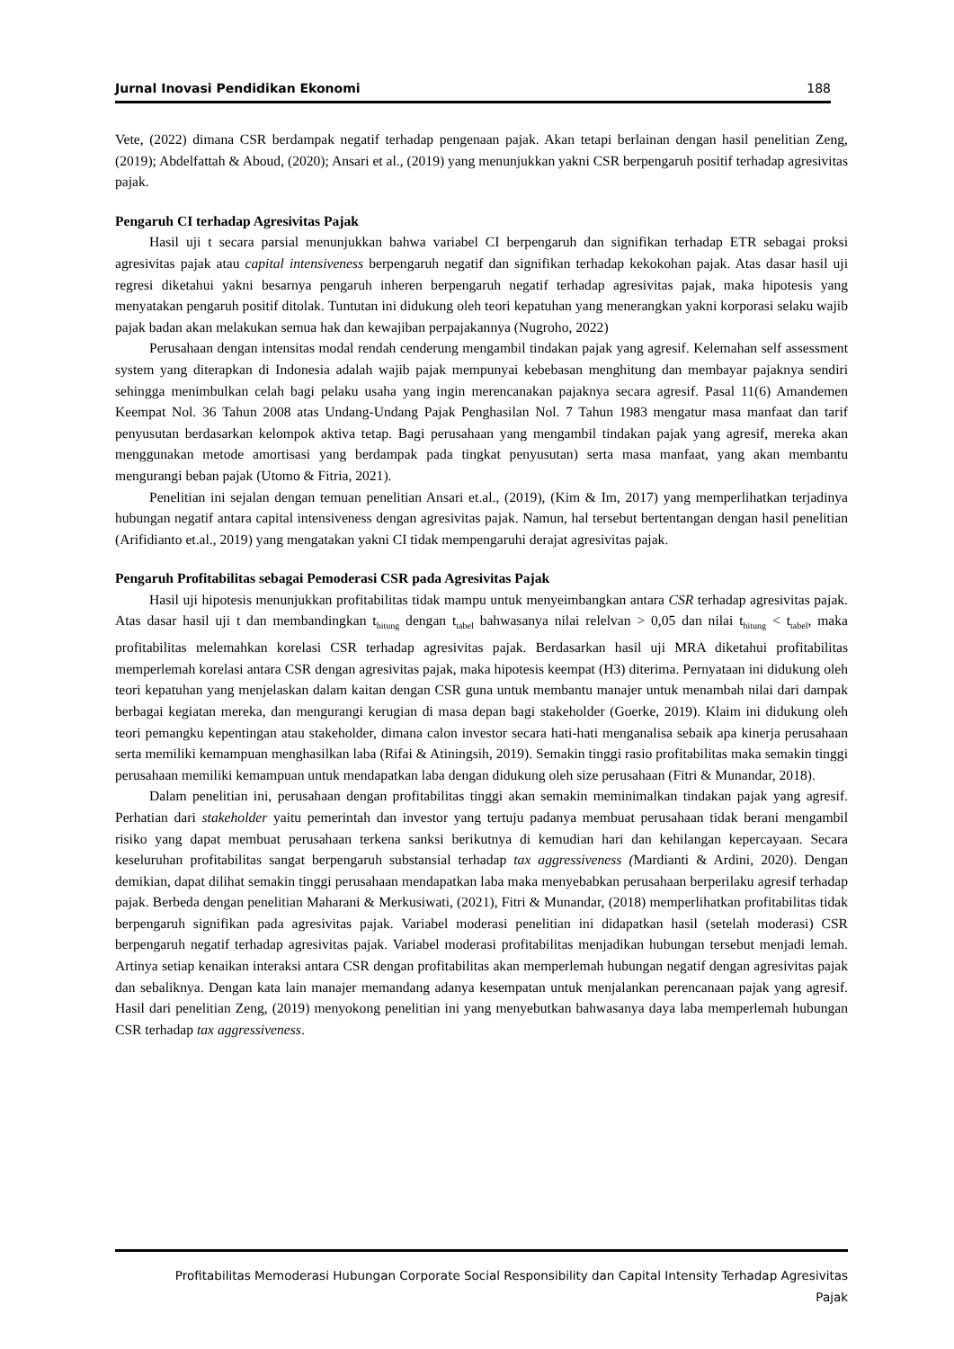Jurnal Inovasi Pendidikan Ekonomi 188
Vete, (2022) dimana CSR berdampak negatif terhadap pengenaan pajak. Akan tetapi berlainan dengan hasil penelitian Zeng, (2019); Abdelfattah & Aboud, (2020); Ansari et al., (2019) yang menunjukkan yakni CSR berpengaruh positif terhadap agresivitas pajak.
Pengaruh CI terhadap Agresivitas Pajak
Hasil uji t secara parsial menunjukkan bahwa variabel CI berpengaruh dan signifikan terhadap ETR sebagai proksi agresivitas pajak atau capital intensiveness berpengaruh negatif dan signifikan terhadap kekokohan pajak. Atas dasar hasil uji regresi diketahui yakni besarnya pengaruh inheren berpengaruh negatif terhadap agresivitas pajak, maka hipotesis yang menyatakan pengaruh positif ditolak. Tuntutan ini didukung oleh teori kepatuhan yang menerangkan yakni korporasi selaku wajib pajak badan akan melakukan semua hak dan kewajiban perpajakannya (Nugroho, 2022)
Perusahaan dengan intensitas modal rendah cenderung mengambil tindakan pajak yang agresif. Kelemahan self assessment system yang diterapkan di Indonesia adalah wajib pajak mempunyai kebebasan menghitung dan membayar pajaknya sendiri sehingga menimbulkan celah bagi pelaku usaha yang ingin merencanakan pajaknya secara agresif. Pasal 11(6) Amandemen Keempat Nol. 36 Tahun 2008 atas Undang-Undang Pajak Penghasilan Nol. 7 Tahun 1983 mengatur masa manfaat dan tarif penyusutan berdasarkan kelompok aktiva tetap. Bagi perusahaan yang mengambil tindakan pajak yang agresif, mereka akan menggunakan metode amortisasi yang berdampak pada tingkat penyusutan) serta masa manfaat, yang akan membantu mengurangi beban pajak (Utomo & Fitria, 2021).
Penelitian ini sejalan dengan temuan penelitian Ansari et.al., (2019), (Kim & Im, 2017) yang memperlihatkan terjadinya hubungan negatif antara capital intensiveness dengan agresivitas pajak. Namun, hal tersebut bertentangan dengan hasil penelitian (Arifidianto et.al., 2019) yang mengatakan yakni CI tidak mempengaruhi derajat agresivitas pajak.
Pengaruh Profitabilitas sebagai Pemoderasi CSR pada Agresivitas Pajak
Hasil uji hipotesis menunjukkan profitabilitas tidak mampu untuk menyeimbangkan antara CSR terhadap agresivitas pajak. Atas dasar hasil uji t dan membandingkan t<sub>hitung</sub> dengan t<sub>tabel</sub> bahwasanya nilai relelvan > 0,05 dan nilai t<sub>hitung</sub> < t<sub>tabel</sub>, maka profitabilitas melemahkan korelasi CSR terhadap agresivitas pajak. Berdasarkan hasil uji MRA diketahui profitabilitas memperlemah korelasi antara CSR dengan agresivitas pajak, maka hipotesis keempat (H3) diterima. Pernyataan ini didukung oleh teori kepatuhan yang menjelaskan dalam kaitan dengan CSR guna untuk membantu manajer untuk menambah nilai dari dampak berbagai kegiatan mereka, dan mengurangi kerugian di masa depan bagi stakeholder (Goerke, 2019). Klaim ini didukung oleh teori pemangku kepentingan atau stakeholder, dimana calon investor secara hati-hati menganalisa sebaik apa kinerja perusahaan serta memiliki kemampuan menghasilkan laba (Rifai & Atiningsih, 2019). Semakin tinggi rasio profitabilitas maka semakin tinggi perusahaan memiliki kemampuan untuk mendapatkan laba dengan didukung oleh size perusahaan (Fitri & Munandar, 2018).
Dalam penelitian ini, perusahaan dengan profitabilitas tinggi akan semakin meminimalkan tindakan pajak yang agresif. Perhatian dari stakeholder yaitu pemerintah dan investor yang tertuju padanya membuat perusahaan tidak berani mengambil risiko yang dapat membuat perusahaan terkena sanksi berikutnya di kemudian hari dan kehilangan kepercayaan. Secara keseluruhan profitabilitas sangat berpengaruh substansial terhadap tax aggressiveness (Mardianti & Ardini, 2020). Dengan demikian, dapat dilihat semakin tinggi perusahaan mendapatkan laba maka menyebabkan perusahaan berperilaku agresif terhadap pajak. Berbeda dengan penelitian Maharani & Merkusiwati, (2021), Fitri & Munandar, (2018) memperlihatkan profitabilitas tidak berpengaruh signifikan pada agresivitas pajak. Variabel moderasi penelitian ini didapatkan hasil (setelah moderasi) CSR berpengaruh negatif terhadap agresivitas pajak. Variabel moderasi profitabilitas menjadikan hubungan tersebut menjadi lemah. Artinya setiap kenaikan interaksi antara CSR dengan profitabilitas akan memperlemah hubungan negatif dengan agresivitas pajak dan sebaliknya. Dengan kata lain manajer memandang adanya kesempatan untuk menjalankan perencanaan pajak yang agresif. Hasil dari penelitian Zeng, (2019) menyokong penelitian ini yang menyebutkan bahwasanya daya laba memperlemah hubungan CSR terhadap tax aggressiveness.
Profitabilitas Memoderasi Hubungan Corporate Social Responsibility dan Capital Intensity Terhadap Agresivitas
Pajak